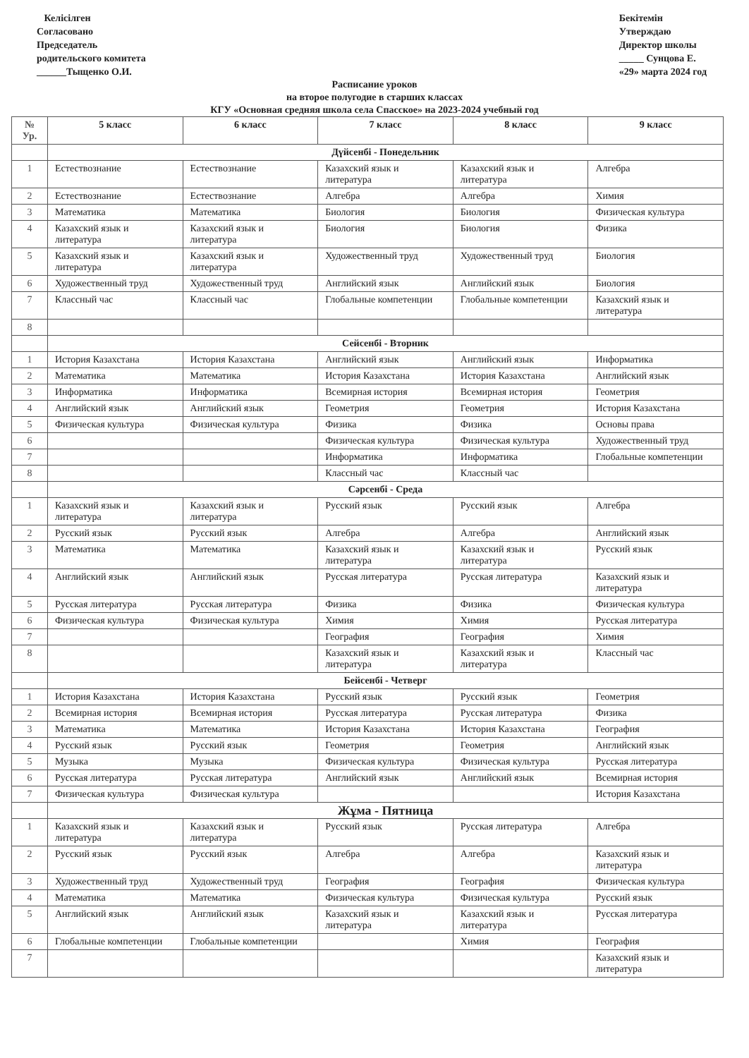Келісілген
Согласовано
Председатель
родительского комитета
______Тыщенко О.И.
Бекітемін
Утверждаю
Директор школы
_____ Сунцова Е.
«29» марта 2024 год
Расписание уроков
на второе полугодие в старших классах
КГУ «Основная средняя школа села Спасское» на 2023-2024 учебный год
| № Ур. | 5 класс | 6 класс | 7 класс | 8 класс | 9 класс |
| --- | --- | --- | --- | --- | --- |
| | Дүйсенбі - Понедельник | | | | |
| 1 | Естествознание | Естествознание | Казахский язык и литература | Казахский язык и литература | Алгебра |
| 2 | Естествознание | Естествознание | Алгебра | Алгебра | Химия |
| 3 | Математика | Математика | Биология | Биология | Физическая культура |
| 4 | Казахский язык и литература | Казахский язык и литература | Биология | Биология | Физика |
| 5 | Казахский язык и литература | Казахский язык и литература | Художественный труд | Художественный труд | Биология |
| 6 | Художественный труд | Художественный труд | Английский язык | Английский язык | Биология |
| 7 | Классный час | Классный час | Глобальные компетенции | Глобальные компетенции | Казахский язык и литература |
| 8 | | | | | |
| | Сейсенбі - Вторник | | | | |
| 1 | История Казахстана | История Казахстана | Английский язык | Английский язык | Информатика |
| 2 | Математика | Математика | История Казахстана | История Казахстана | Английский язык |
| 3 | Информатика | Информатика | Всемирная история | Всемирная история | Геометрия |
| 4 | Английский язык | Английский язык | Геометрия | Геометрия | История Казахстана |
| 5 | Физическая культура | Физическая культура | Физика | Физика | Основы права |
| 6 | | | Физическая культура | Физическая культура | Художественный труд |
| 7 | | | Информатика | Информатика | Глобальные компетенции |
| 8 | | | Классный час | Классный час | |
| | Сәрсенбі - Среда | | | | |
| 1 | Казахский язык и литература | Казахский язык и литература | Русский язык | Русский язык | Алгебра |
| 2 | Русский язык | Русский язык | Алгебра | Алгебра | Английский язык |
| 3 | Математика | Математика | Казахский язык и литература | Казахский язык и литература | Русский язык |
| 4 | Английский язык | Английский язык | Русская литература | Русская литература | Казахский язык и литература |
| 5 | Русская литература | Русская литература | Физика | Физика | Физическая культура |
| 6 | Физическая культура | Физическая культура | Химия | Химия | Русская литература |
| 7 | | | География | География | Химия |
| 8 | | | Казахский язык и литература | Казахский язык и литература | Классный час |
| | Бейсенбі - Четверг | | | | |
| 1 | История Казахстана | История Казахстана | Русский язык | Русский язык | Геометрия |
| 2 | Всемирная история | Всемирная история | Русская литература | Русская литература | Физика |
| 3 | Математика | Математика | История Казахстана | История Казахстана | География |
| 4 | Русский язык | Русский язык | Геометрия | Геометрия | Английский язык |
| 5 | Музыка | Музыка | Физическая культура | Физическая культура | Русская литература |
| 6 | Русская литература | Русская литература | Английский язык | Английский язык | Всемирная история |
| 7 | Физическая культура | Физическая культура | | | История Казахстана |
| | Жұма - Пятница | | | | |
| 1 | Казахский язык и литература | Казахский язык и литература | Русский язык | Русская литература | Алгебра |
| 2 | Русский язык | Русский язык | Алгебра | Алгебра | Казахский язык и литература |
| 3 | Художественный труд | Художественный труд | География | География | Физическая культура |
| 4 | Математика | Математика | Физическая культура | Физическая культура | Русский язык |
| 5 | Английский язык | Английский язык | Казахский язык и литература | Казахский язык и литература | Русская литература |
| 6 | Глобальные компетенции | Глобальные компетенции | | Химия | География |
| 7 | | | | | Казахский язык и литература |